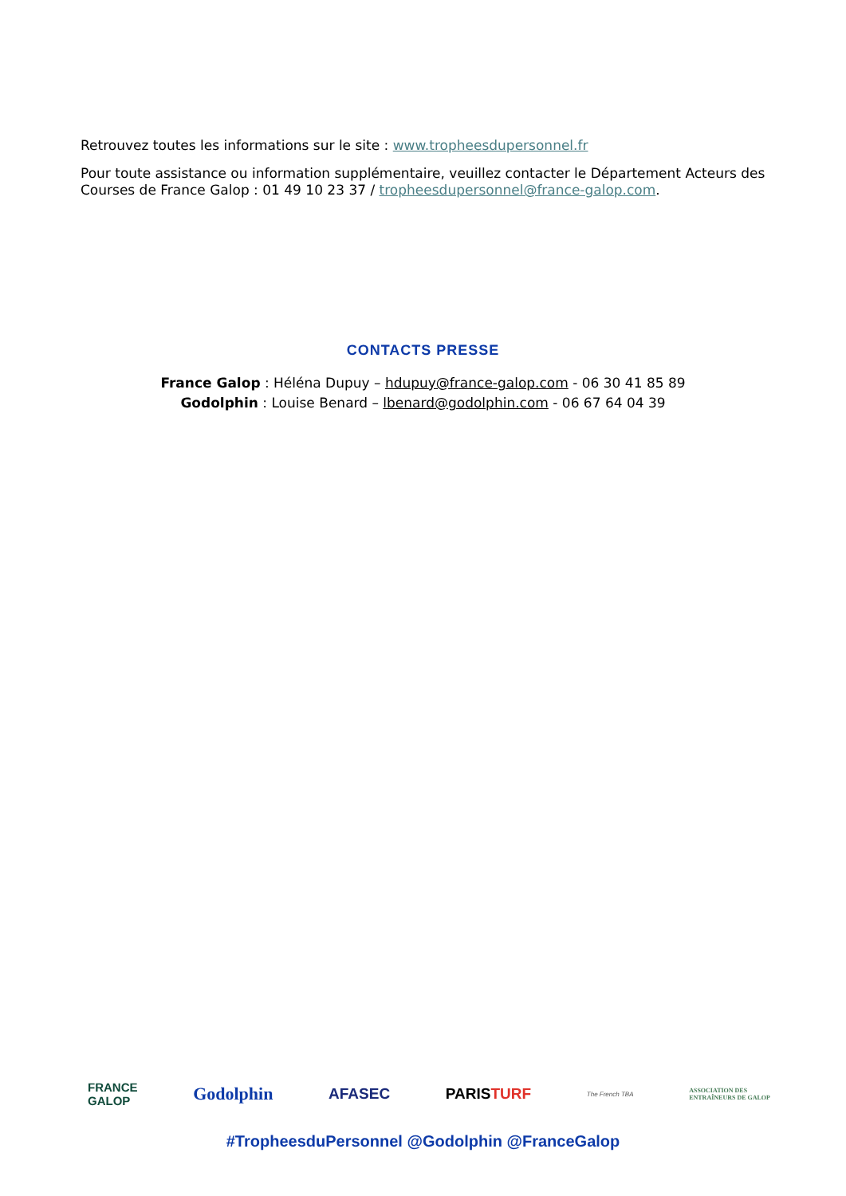Retrouvez toutes les informations sur le site : www.tropheesdupersonnel.fr
Pour toute assistance ou information supplémentaire, veuillez contacter le Département Acteurs des Courses de France Galop : 01 49 10 23 37 / tropheesdupersonnel@france-galop.com.
CONTACTS PRESSE
France Galop : Héléna Dupuy – hdupuy@france-galop.com - 06 30 41 85 89
Godolphin : Louise Benard – lbenard@godolphin.com - 06 67 64 04 39
FRANCE
GALOP Godolphin AFASEC PARISTURF The French TBA ASSOCIATION DES
ENTRAÎNEURS DE GALOP
#TropheesduPersonnel @Godolphin @FranceGalop